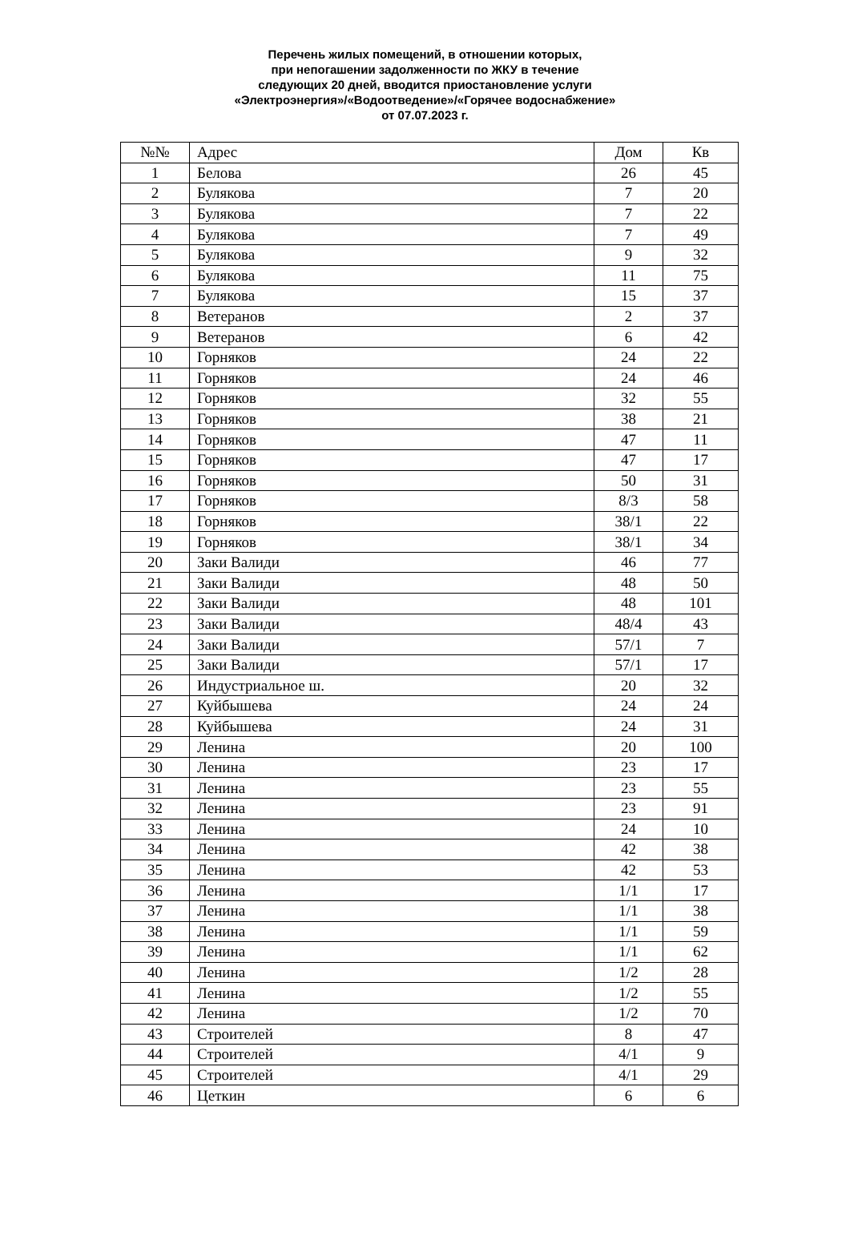Перечень жилых помещений, в отношении которых,
при непогашении задолженности по ЖКУ в течение
следующих 20 дней, вводится приостановление услуги
«Электроэнергия»/«Водоотведение»/«Горячее водоснабжение»
от 07.07.2023 г.
| №№ | Адрес | Дом | Кв |
| --- | --- | --- | --- |
| 1 | Белова | 26 | 45 |
| 2 | Булякова | 7 | 20 |
| 3 | Булякова | 7 | 22 |
| 4 | Булякова | 7 | 49 |
| 5 | Булякова | 9 | 32 |
| 6 | Булякова | 11 | 75 |
| 7 | Булякова | 15 | 37 |
| 8 | Ветеранов | 2 | 37 |
| 9 | Ветеранов | 6 | 42 |
| 10 | Горняков | 24 | 22 |
| 11 | Горняков | 24 | 46 |
| 12 | Горняков | 32 | 55 |
| 13 | Горняков | 38 | 21 |
| 14 | Горняков | 47 | 11 |
| 15 | Горняков | 47 | 17 |
| 16 | Горняков | 50 | 31 |
| 17 | Горняков | 8/3 | 58 |
| 18 | Горняков | 38/1 | 22 |
| 19 | Горняков | 38/1 | 34 |
| 20 | Заки Валиди | 46 | 77 |
| 21 | Заки Валиди | 48 | 50 |
| 22 | Заки Валиди | 48 | 101 |
| 23 | Заки Валиди | 48/4 | 43 |
| 24 | Заки Валиди | 57/1 | 7 |
| 25 | Заки Валиди | 57/1 | 17 |
| 26 | Индустриальное ш. | 20 | 32 |
| 27 | Куйбышева | 24 | 24 |
| 28 | Куйбышева | 24 | 31 |
| 29 | Ленина | 20 | 100 |
| 30 | Ленина | 23 | 17 |
| 31 | Ленина | 23 | 55 |
| 32 | Ленина | 23 | 91 |
| 33 | Ленина | 24 | 10 |
| 34 | Ленина | 42 | 38 |
| 35 | Ленина | 42 | 53 |
| 36 | Ленина | 1/1 | 17 |
| 37 | Ленина | 1/1 | 38 |
| 38 | Ленина | 1/1 | 59 |
| 39 | Ленина | 1/1 | 62 |
| 40 | Ленина | 1/2 | 28 |
| 41 | Ленина | 1/2 | 55 |
| 42 | Ленина | 1/2 | 70 |
| 43 | Строителей | 8 | 47 |
| 44 | Строителей | 4/1 | 9 |
| 45 | Строителей | 4/1 | 29 |
| 46 | Цеткин | 6 | 6 |